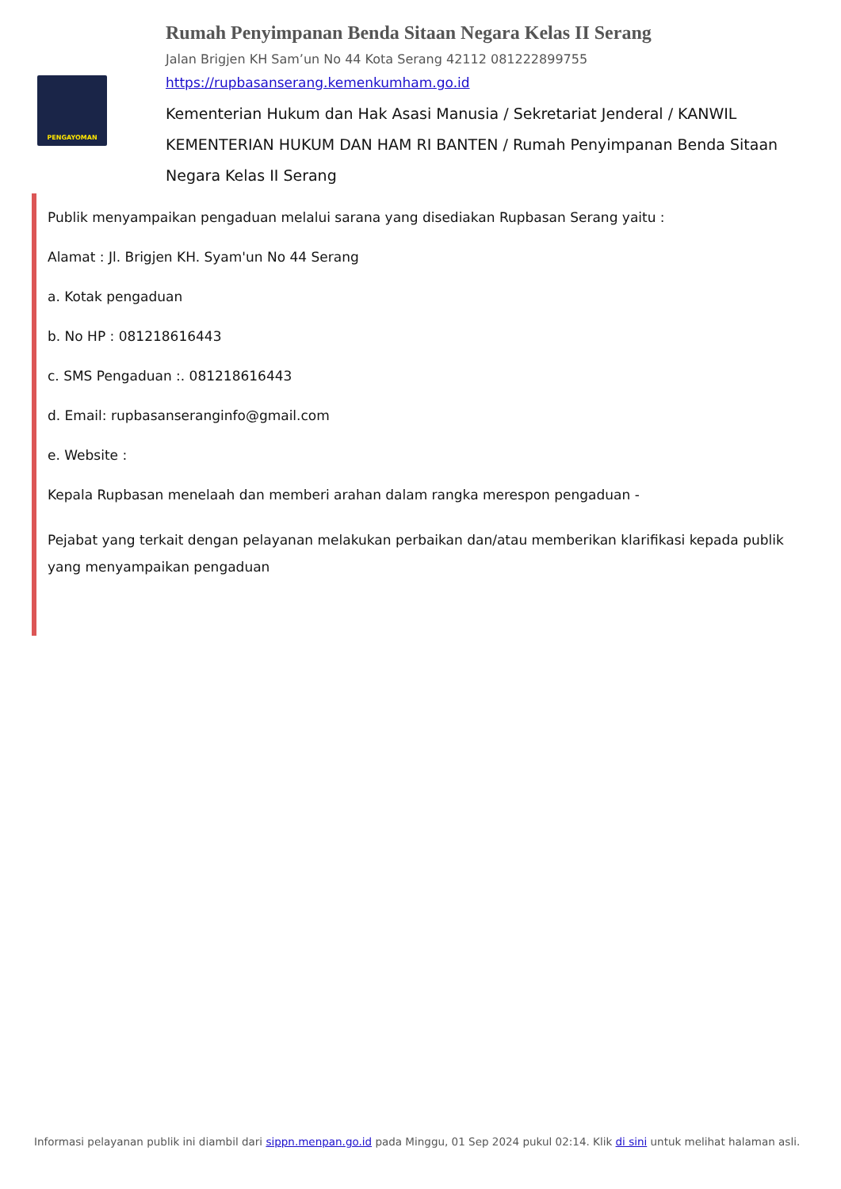PENGAYOMAN
Rumah Penyimpanan Benda Sitaan Negara Kelas II Serang
Jalan Brigjen KH Sam’un No 44 Kota Serang 42112 081222899755
https://rupbasanserang.kemenkumham.go.id
Kementerian Hukum dan Hak Asasi Manusia / Sekretariat Jenderal / KANWIL KEMENTERIAN HUKUM DAN HAM RI BANTEN / Rumah Penyimpanan Benda Sitaan Negara Kelas II Serang
Publik menyampaikan pengaduan melalui sarana yang disediakan Rupbasan Serang yaitu :
Alamat : Jl. Brigjen KH. Syam'un No 44 Serang
a. Kotak pengaduan
b. No HP : 081218616443
c. SMS Pengaduan :. 081218616443
d. Email: rupbasanseranginfo@gmail.com
e. Website :
Kepala Rupbasan menelaah dan memberi arahan dalam rangka merespon pengaduan -
Pejabat yang terkait dengan pelayanan melakukan perbaikan dan/atau memberikan klarifikasi kepada publik yang menyampaikan pengaduan
Informasi pelayanan publik ini diambil dari sippn.menpan.go.id pada Minggu, 01 Sep 2024 pukul 02:14. Klik di sini untuk melihat halaman asli.